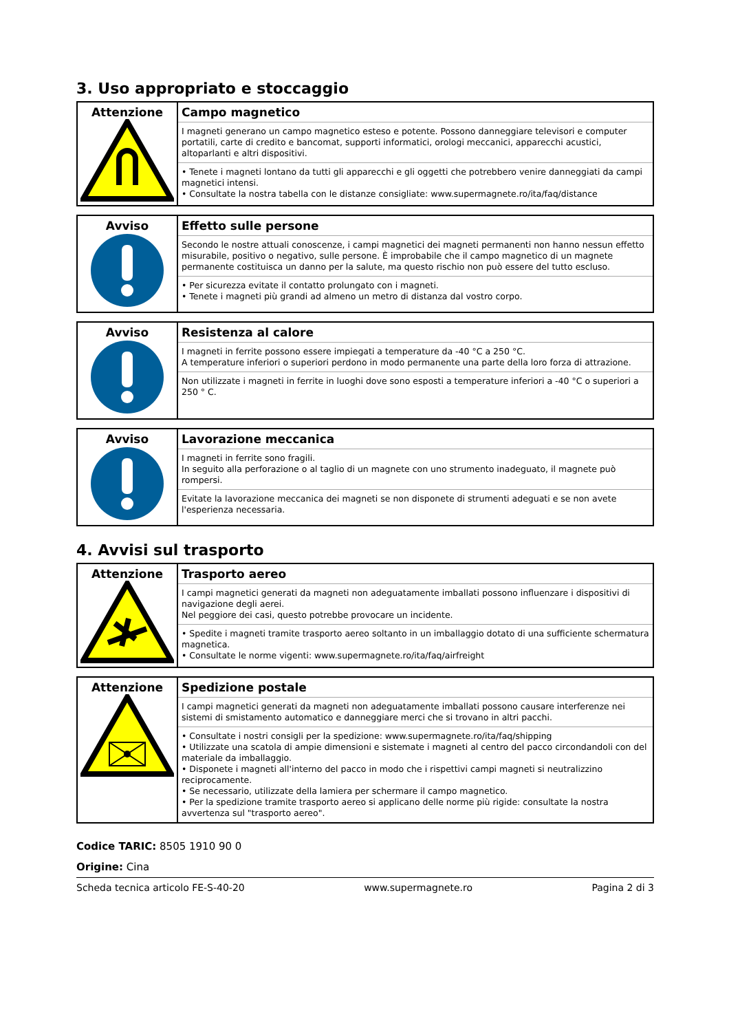3. Uso appropriato e stoccaggio
| Attenzione | Campo magnetico I magneti generano un campo magnetico esteso e potente. Possono danneggiare televisori e computer portatili, carte di credito e bancomat, supporti informatici, orologi meccanici, apparecchi acustici, altoparlanti e altri dispositivi. • Tenete i magneti lontano da tutti gli apparecchi e gli oggetti che potrebbero venire danneggiati da campi magnetici intensi. • Consultate la nostra tabella con le distanze consigliate: www.supermagnete.ro/ita/faq/distance |
| Avviso | Effetto sulle persone Secondo le nostre attuali conoscenze, i campi magnetici dei magneti permanenti non hanno nessun effetto misurabile, positivo o negativo, sulle persone. È improbabile che il campo magnetico di un magnete permanente costituisca un danno per la salute, ma questo rischio non può essere del tutto escluso. • Per sicurezza evitate il contatto prolungato con i magneti. • Tenete i magneti più grandi ad almeno un metro di distanza dal vostro corpo. |
| Avviso | Resistenza al calore I magneti in ferrite possono essere impiegati a temperature da -40 °C a 250 °C. A temperature inferiori o superiori perdono in modo permanente una parte della loro forza di attrazione. Non utilizzate i magneti in ferrite in luoghi dove sono esposti a temperature inferiori a -40 °C o superiori a 250 ° C. |
| Avviso | Lavorazione meccanica I magneti in ferrite sono fragili. In seguito alla perforazione o al taglio di un magnete con uno strumento inadeguato, il magnete può rompersi. Evitate la lavorazione meccanica dei magneti se non disponete di strumenti adeguati e se non avete l'esperienza necessaria. |
4. Avvisi sul trasporto
| Attenzione | Trasporto aereo I campi magnetici generati da magneti non adeguatamente imballati possono influenzare i dispositivi di navigazione degli aerei. Nel peggiore dei casi, questo potrebbe provocare un incidente. • Spedite i magneti tramite trasporto aereo soltanto in un imballaggio dotato di una sufficiente schermatura magnetica. • Consultate le norme vigenti: www.supermagnete.ro/ita/faq/airfreight |
| Attenzione | Spedizione postale I campi magnetici generati da magneti non adeguatamente imballati possono causare interferenze nei sistemi di smistamento automatico e danneggiare merci che si trovano in altri pacchi. • Consultate i nostri consigli per la spedizione: www.supermagnete.ro/ita/faq/shipping • Utilizzate una scatola di ampie dimensioni e sistemate i magneti al centro del pacco circondandoli con del materiale da imballaggio. • Disponete i magneti all'interno del pacco in modo che i rispettivi campi magneti si neutralizzino reciprocamente. • Se necessario, utilizzate della lamiera per schermare il campo magnetico. • Per la spedizione tramite trasporto aereo si applicano delle norme più rigide: consultate la nostra avvertenza sul "trasporto aereo". |
Codice TARIC: 8505 1910 90 0
Origine: Cina
Scheda tecnica articolo FE-S-40-20 www.supermagnete.ro Pagina 2 di 3